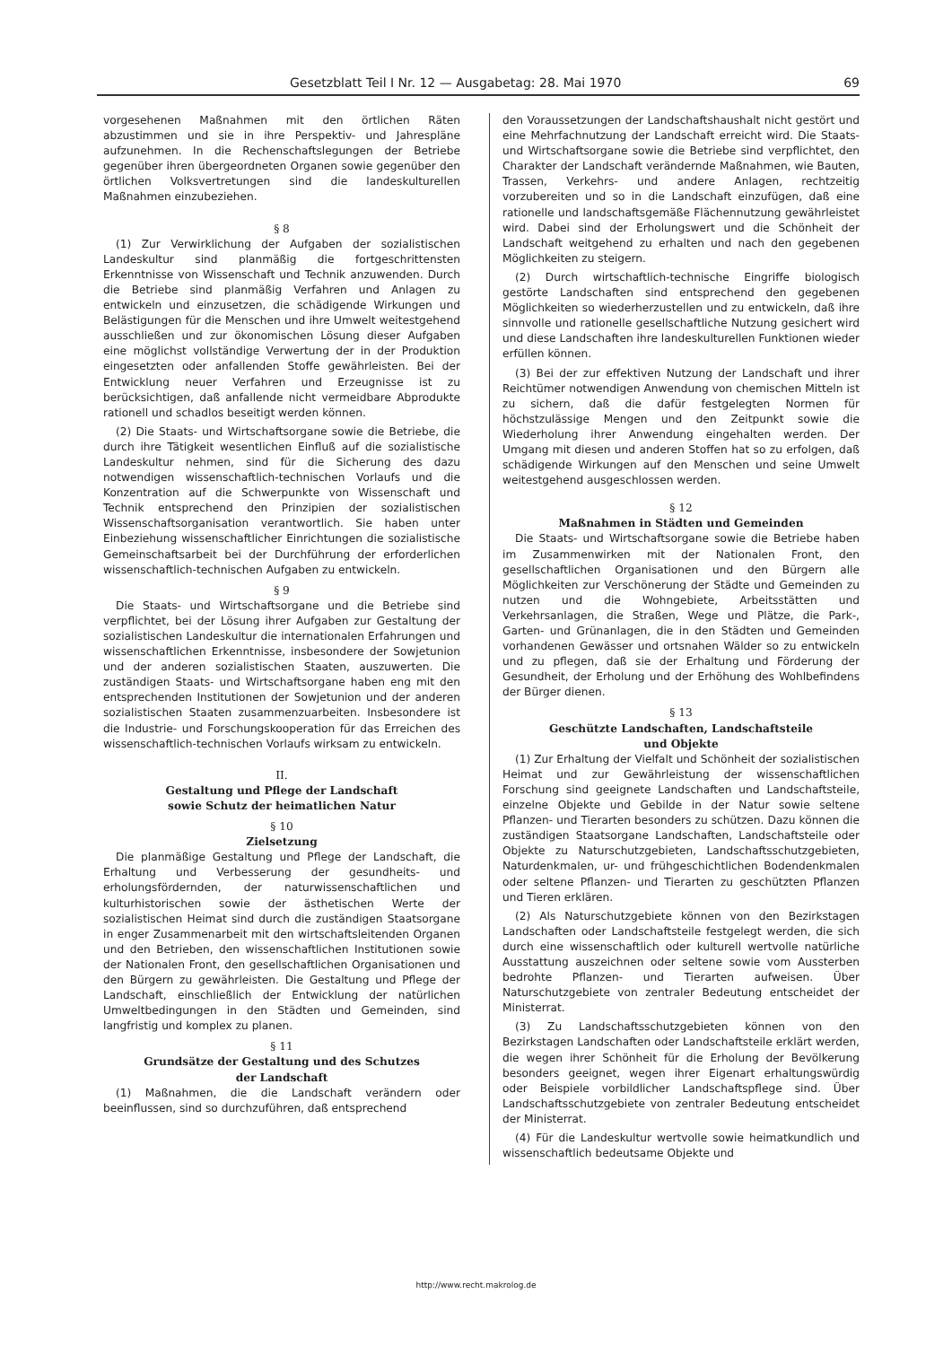Gesetzblatt Teil I Nr. 12 — Ausgabetag: 28. Mai 1970 69
vorgesehenen Maßnahmen mit den örtlichen Räten abzustimmen und sie in ihre Perspektiv- und Jahrespläne aufzunehmen. In die Rechenschaftslegungen der Betriebe gegenüber ihren übergeordneten Organen sowie gegenüber den örtlichen Volksvertretungen sind die landeskulturellen Maßnahmen einzubeziehen.
§ 8
(1) Zur Verwirklichung der Aufgaben der sozialistischen Landeskultur sind planmäßig die fortgeschrittensten Erkenntnisse von Wissenschaft und Technik anzuwenden. Durch die Betriebe sind planmäßig Verfahren und Anlagen zu entwickeln und einzusetzen, die schädigende Wirkungen und Belästigungen für die Menschen und ihre Umwelt weitestgehend ausschließen und zur ökonomischen Lösung dieser Aufgaben eine möglichst vollständige Verwertung der in der Produktion eingesetzten oder anfallenden Stoffe gewährleisten. Bei der Entwicklung neuer Verfahren und Erzeugnisse ist zu berücksichtigen, daß anfallende nicht vermeidbare Abprodukte rationell und schadlos beseitigt werden können.
(2) Die Staats- und Wirtschaftsorgane sowie die Betriebe, die durch ihre Tätigkeit wesentlichen Einfluß auf die sozialistische Landeskultur nehmen, sind für die Sicherung des dazu notwendigen wissenschaftlich-technischen Vorlaufs und die Konzentration auf die Schwerpunkte von Wissenschaft und Technik entsprechend den Prinzipien der sozialistischen Wissenschaftsorganisation verantwortlich. Sie haben unter Einbeziehung wissenschaftlicher Einrichtungen die sozialistische Gemeinschaftsarbeit bei der Durchführung der erforderlichen wissenschaftlich-technischen Aufgaben zu entwickeln.
§ 9
Die Staats- und Wirtschaftsorgane und die Betriebe sind verpflichtet, bei der Lösung ihrer Aufgaben zur Gestaltung der sozialistischen Landeskultur die internationalen Erfahrungen und wissenschaftlichen Erkenntnisse, insbesondere der Sowjetunion und der anderen sozialistischen Staaten, auszuwerten. Die zuständigen Staats- und Wirtschaftsorgane haben eng mit den entsprechenden Institutionen der Sowjetunion und der anderen sozialistischen Staaten zusammenzuarbeiten. Insbesondere ist die Industrie- und Forschungskooperation für das Erreichen des wissenschaftlich-technischen Vorlaufs wirksam zu entwickeln.
II.
Gestaltung und Pflege der Landschaft
sowie Schutz der heimatlichen Natur
§ 10
Zielsetzung
Die planmäßige Gestaltung und Pflege der Landschaft, die Erhaltung und Verbesserung der gesundheits- und erholungsfördernden, der naturwissenschaftlichen und kulturhistorischen sowie der ästhetischen Werte der sozialistischen Heimat sind durch die zuständigen Staatsorgane in enger Zusammenarbeit mit den wirtschaftsleitenden Organen und den Betrieben, den wissenschaftlichen Institutionen sowie der Nationalen Front, den gesellschaftlichen Organisationen und den Bürgern zu gewährleisten. Die Gestaltung und Pflege der Landschaft, einschließlich der Entwicklung der natürlichen Umweltbedingungen in den Städten und Gemeinden, sind langfristig und komplex zu planen.
§ 11
Grundsätze der Gestaltung und des Schutzes
der Landschaft
(1) Maßnahmen, die die Landschaft verändern oder beeinflussen, sind so durchzuführen, daß entsprechend
den Voraussetzungen der Landschaftshaushalt nicht gestört und eine Mehrfachnutzung der Landschaft erreicht wird. Die Staats- und Wirtschaftsorgane sowie die Betriebe sind verpflichtet, den Charakter der Landschaft verändernde Maßnahmen, wie Bauten, Trassen, Verkehrs- und andere Anlagen, rechtzeitig vorzubereiten und so in die Landschaft einzufügen, daß eine rationelle und landschaftsgemäße Flächennutzung gewährleistet wird. Dabei sind der Erholungswert und die Schönheit der Landschaft weitgehend zu erhalten und nach den gegebenen Möglichkeiten zu steigern.
(2) Durch wirtschaftlich-technische Eingriffe biologisch gestörte Landschaften sind entsprechend den gegebenen Möglichkeiten so wiederherzustellen und zu entwickeln, daß ihre sinnvolle und rationelle gesellschaftliche Nutzung gesichert wird und diese Landschaften ihre landeskulturellen Funktionen wieder erfüllen können.
(3) Bei der zur effektiven Nutzung der Landschaft und ihrer Reichtümer notwendigen Anwendung von chemischen Mitteln ist zu sichern, daß die dafür festgelegten Normen für höchstzulässige Mengen und den Zeitpunkt sowie die Wiederholung ihrer Anwendung eingehalten werden. Der Umgang mit diesen und anderen Stoffen hat so zu erfolgen, daß schädigende Wirkungen auf den Menschen und seine Umwelt weitestgehend ausgeschlossen werden.
§ 12
Maßnahmen in Städten und Gemeinden
Die Staats- und Wirtschaftsorgane sowie die Betriebe haben im Zusammenwirken mit der Nationalen Front, den gesellschaftlichen Organisationen und den Bürgern alle Möglichkeiten zur Verschönerung der Städte und Gemeinden zu nutzen und die Wohngebiete, Arbeitsstätten und Verkehrsanlagen, die Straßen, Wege und Plätze, die Park-, Garten- und Grünanlagen, die in den Städten und Gemeinden vorhandenen Gewässer und ortsnahen Wälder so zu entwickeln und zu pflegen, daß sie der Erhaltung und Förderung der Gesundheit, der Erholung und der Erhöhung des Wohlbefindens der Bürger dienen.
§ 13
Geschützte Landschaften, Landschaftsteile
und Objekte
(1) Zur Erhaltung der Vielfalt und Schönheit der sozialistischen Heimat und zur Gewährleistung der wissenschaftlichen Forschung sind geeignete Landschaften und Landschaftsteile, einzelne Objekte und Gebilde in der Natur sowie seltene Pflanzen- und Tierarten besonders zu schützen. Dazu können die zuständigen Staatsorgane Landschaften, Landschaftsteile oder Objekte zu Naturschutzgebieten, Landschaftsschutzgebieten, Naturdenkmalen, ur- und frühgeschichtlichen Bodendenkmalen oder seltene Pflanzen- und Tierarten zu geschützten Pflanzen und Tieren erklären.
(2) Als Naturschutzgebiete können von den Bezirkstagen Landschaften oder Landschaftsteile festgelegt werden, die sich durch eine wissenschaftlich oder kulturell wertvolle natürliche Ausstattung auszeichnen oder seltene sowie vom Aussterben bedrohte Pflanzen- und Tierarten aufweisen. Über Naturschutzgebiete von zentraler Bedeutung entscheidet der Ministerrat.
(3) Zu Landschaftsschutzgebieten können von den Bezirkstagen Landschaften oder Landschaftsteile erklärt werden, die wegen ihrer Schönheit für die Erholung der Bevölkerung besonders geeignet, wegen ihrer Eigenart erhaltungswürdig oder Beispiele vorbildlicher Landschaftspflege sind. Über Landschaftsschutzgebiete von zentraler Bedeutung entscheidet der Ministerrat.
(4) Für die Landeskultur wertvolle sowie heimatkundlich und wissenschaftlich bedeutsame Objekte und
http://www.recht.makrolog.de